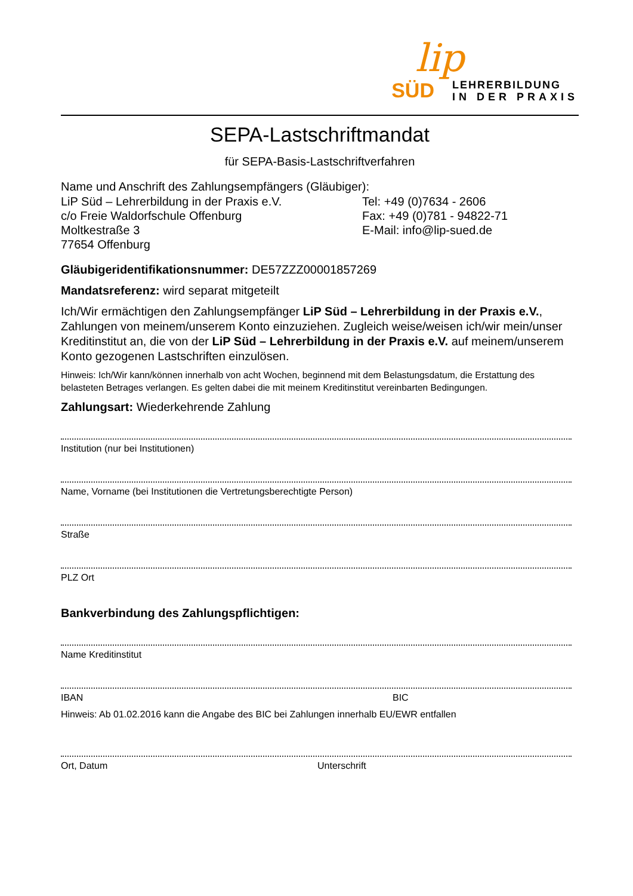lip
SÜD
LEHRERBILDUNG
IN DER PRAXIS
SEPA-Lastschriftmandat
für SEPA-Basis-Lastschriftverfahren
Name und Anschrift des Zahlungsempfängers (Gläubiger):
LiP Süd – Lehrerbildung in der Praxis e.V.
c/o Freie Waldorfschule Offenburg
Moltkestraße 3
77654 Offenburg
Tel: +49 (0)7634 - 2606
Fax: +49 (0)781 - 94822-71
E-Mail: info@lip-sued.de
Gläubigeridentifikationsnummer: DE57ZZZ00001857269
Mandatsreferenz: wird separat mitgeteilt
Ich/Wir ermächtigen den Zahlungsempfänger LiP Süd – Lehrerbildung in der Praxis e.V., Zahlungen von meinem/unserem Konto einzuziehen. Zugleich weise/weisen ich/wir mein/unser Kreditinstitut an, die von der LiP Süd – Lehrerbildung in der Praxis e.V. auf meinem/unserem Konto gezogenen Lastschriften einzulösen.
Hinweis: Ich/Wir kann/können innerhalb von acht Wochen, beginnend mit dem Belastungsdatum, die Erstattung des belasteten Betrages verlangen. Es gelten dabei die mit meinem Kreditinstitut vereinbarten Bedingungen.
Zahlungsart: Wiederkehrende Zahlung
Institution (nur bei Institutionen)
Name, Vorname (bei Institutionen die Vertretungsberechtigte Person)
Straße
PLZ Ort
Bankverbindung des Zahlungspflichtigen:
Name Kreditinstitut
IBAN BIC
Hinweis: Ab 01.02.2016 kann die Angabe des BIC bei Zahlungen innerhalb EU/EWR entfallen
Ort, Datum Unterschrift